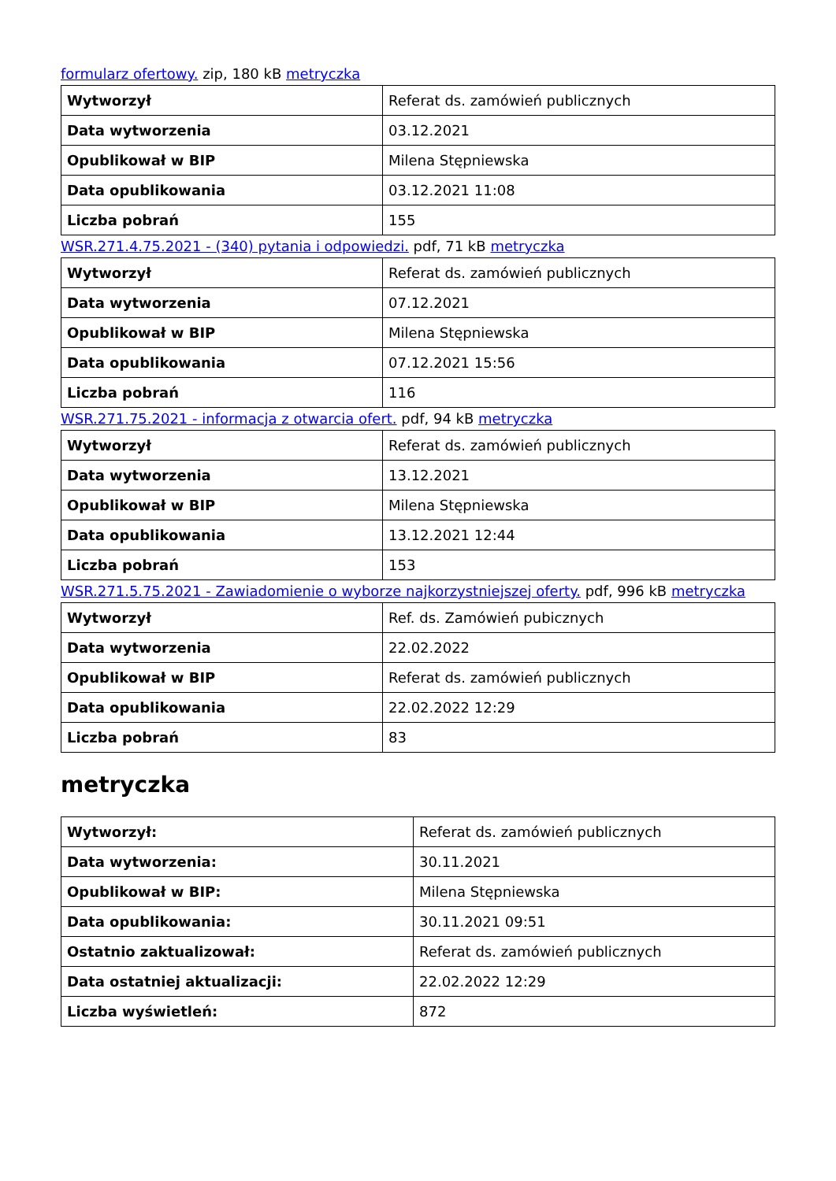formularz ofertowy. zip, 180 kB metryczka
| Wytworzył | Referat ds. zamówień publicznych |
| Data wytworzenia | 03.12.2021 |
| Opublikował w BIP | Milena Stępniewska |
| Data opublikowania | 03.12.2021 11:08 |
| Liczba pobrań | 155 |
WSR.271.4.75.2021 - (340) pytania i odpowiedzi. pdf, 71 kB metryczka
| Wytworzył | Referat ds. zamówień publicznych |
| Data wytworzenia | 07.12.2021 |
| Opublikował w BIP | Milena Stępniewska |
| Data opublikowania | 07.12.2021 15:56 |
| Liczba pobrań | 116 |
WSR.271.75.2021 - informacja z otwarcia ofert. pdf, 94 kB metryczka
| Wytworzył | Referat ds. zamówień publicznych |
| Data wytworzenia | 13.12.2021 |
| Opublikował w BIP | Milena Stępniewska |
| Data opublikowania | 13.12.2021 12:44 |
| Liczba pobrań | 153 |
WSR.271.5.75.2021 - Zawiadomienie o wyborze najkorzystniejszej oferty. pdf, 996 kB metryczka
| Wytworzył | Ref. ds. Zamówień pubicznych |
| Data wytworzenia | 22.02.2022 |
| Opublikował w BIP | Referat ds. zamówień publicznych |
| Data opublikowania | 22.02.2022 12:29 |
| Liczba pobrań | 83 |
metryczka
| Wytworzył: | Referat ds. zamówień publicznych |
| Data wytworzenia: | 30.11.2021 |
| Opublikował w BIP: | Milena Stępniewska |
| Data opublikowania: | 30.11.2021 09:51 |
| Ostatnio zaktualizował: | Referat ds. zamówień publicznych |
| Data ostatniej aktualizacji: | 22.02.2022 12:29 |
| Liczba wyświetleń: | 872 |